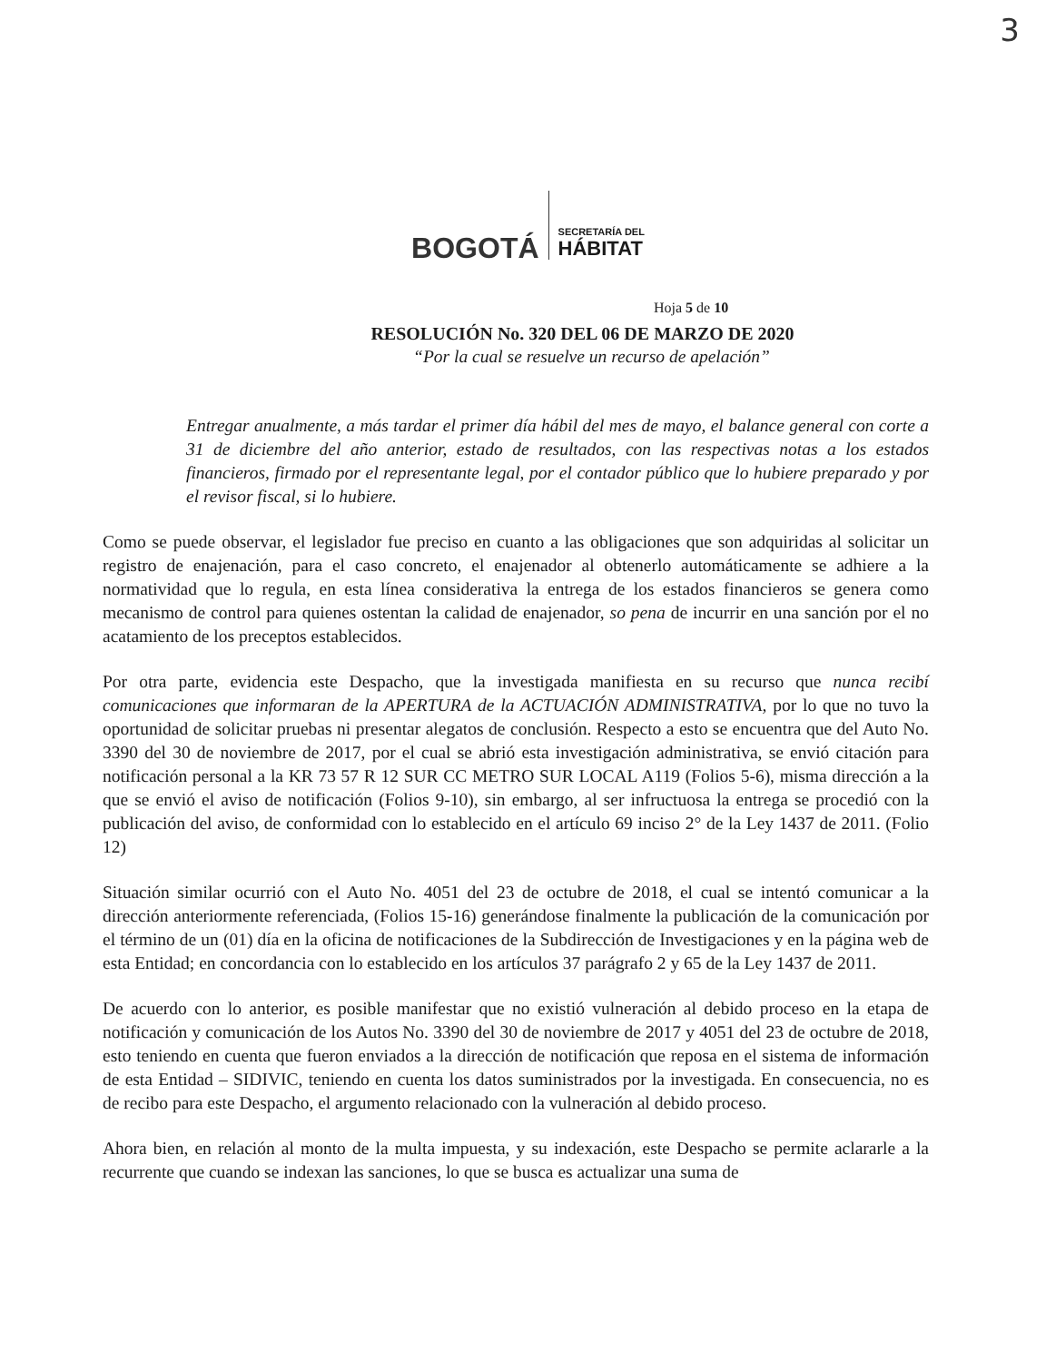3
BOGOTÁ
SECRETARÍA DEL
HÁBITAT
Hoja 5 de 10
RESOLUCIÓN No. 320 DEL 06 DE MARZO DE 2020
“Por la cual se resuelve un recurso de apelación”
Entregar anualmente, a más tardar el primer día hábil del mes de mayo, el balance general con corte a 31 de diciembre del año anterior, estado de resultados, con las respectivas notas a los estados financieros, firmado por el representante legal, por el contador público que lo hubiere preparado y por el revisor fiscal, si lo hubiere.
Como se puede observar, el legislador fue preciso en cuanto a las obligaciones que son adquiridas al solicitar un registro de enajenación, para el caso concreto, el enajenador al obtenerlo automáticamente se adhiere a la normatividad que lo regula, en esta línea considerativa la entrega de los estados financieros se genera como mecanismo de control para quienes ostentan la calidad de enajenador, so pena de incurrir en una sanción por el no acatamiento de los preceptos establecidos.
Por otra parte, evidencia este Despacho, que la investigada manifiesta en su recurso que nunca recibí comunicaciones que informaran de la APERTURA de la ACTUACIÓN ADMINISTRATIVA, por lo que no tuvo la oportunidad de solicitar pruebas ni presentar alegatos de conclusión. Respecto a esto se encuentra que del Auto No. 3390 del 30 de noviembre de 2017, por el cual se abrió esta investigación administrativa, se envió citación para notificación personal a la KR 73 57 R 12 SUR CC METRO SUR LOCAL A119 (Folios 5-6), misma dirección a la que se envió el aviso de notificación (Folios 9-10), sin embargo, al ser infructuosa la entrega se procedió con la publicación del aviso, de conformidad con lo establecido en el artículo 69 inciso 2° de la Ley 1437 de 2011. (Folio 12)
Situación similar ocurrió con el Auto No. 4051 del 23 de octubre de 2018, el cual se intentó comunicar a la dirección anteriormente referenciada, (Folios 15-16) generándose finalmente la publicación de la comunicación por el término de un (01) día en la oficina de notificaciones de la Subdirección de Investigaciones y en la página web de esta Entidad; en concordancia con lo establecido en los artículos 37 parágrafo 2 y 65 de la Ley 1437 de 2011.
De acuerdo con lo anterior, es posible manifestar que no existió vulneración al debido proceso en la etapa de notificación y comunicación de los Autos No. 3390 del 30 de noviembre de 2017 y 4051 del 23 de octubre de 2018, esto teniendo en cuenta que fueron enviados a la dirección de notificación que reposa en el sistema de información de esta Entidad – SIDIVIC, teniendo en cuenta los datos suministrados por la investigada. En consecuencia, no es de recibo para este Despacho, el argumento relacionado con la vulneración al debido proceso.
Ahora bien, en relación al monto de la multa impuesta, y su indexación, este Despacho se permite aclararle a la recurrente que cuando se indexan las sanciones, lo que se busca es actualizar una suma de